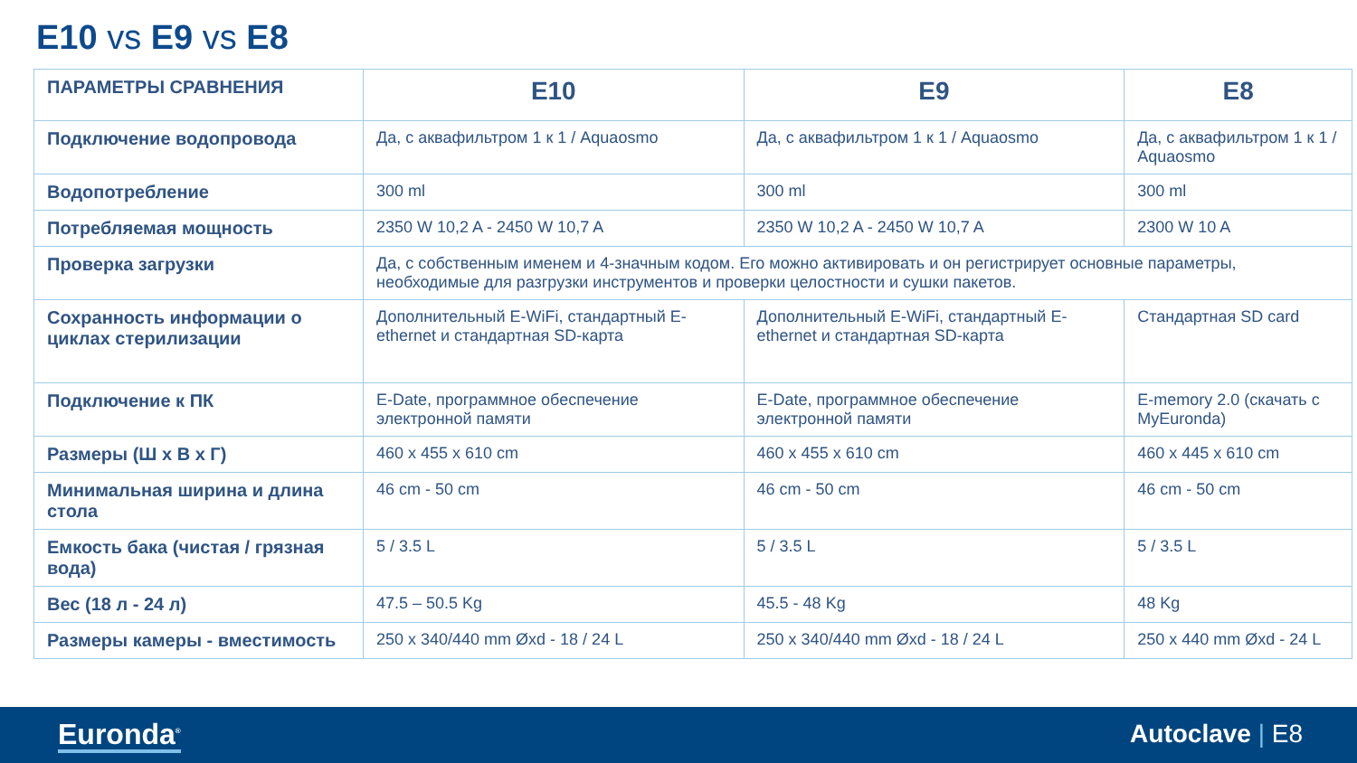E10 vs E9 vs E8
| ПАРАМЕТРЫ СРАВНЕНИЯ | E10 | E9 | E8 |
| --- | --- | --- | --- |
| Подключение водопровода | Да, с аквафильтром 1 к 1 / Aquaosmo | Да, с аквафильтром 1 к 1 / Aquaosmo | Да, с аквафильтром 1 к 1 / Aquaosmo |
| Водопотребление | 300 ml | 300 ml | 300 ml |
| Потребляемая мощность | 2350 W 10,2 A - 2450 W 10,7 A | 2350 W 10,2 A - 2450 W 10,7 A | 2300 W 10 A |
| Проверка загрузки | Да, с собственным именем и 4-значным кодом. Его можно активировать и он регистрирует основные параметры, необходимые для разгрузки инструментов и проверки целостности и сушки пакетов. | | |
| Сохранность информации о циклах стерилизации | Дополнительный E-WiFi, стандартный E-ethernet и стандартная SD-карта | Дополнительный E-WiFi, стандартный E-ethernet и стандартная SD-карта | Стандартная SD card |
| Подключение к ПК | E-Date, программное обеспечение электронной памяти | E-Date, программное обеспечение электронной памяти | E-memory 2.0 (скачать с MyEuronda) |
| Размеры (Ш x В x Г) | 460 x 455 x 610 cm | 460 x 455 x 610 cm | 460 x 445 x 610 cm |
| Минимальная ширина и длина стола | 46 cm - 50 cm | 46 cm - 50 cm | 46 cm - 50 cm |
| Емкость бака (чистая / грязная вода) | 5 / 3.5 L | 5 / 3.5 L | 5 / 3.5 L |
| Вес (18 л - 24 л) | 47.5 – 50.5 Kg | 45.5 - 48 Kg | 48 Kg |
| Размеры камеры - вместимость | 250 x 340/440 mm Øxd - 18 / 24 L | 250 x 340/440 mm Øxd - 18 / 24 L | 250 x 440 mm Øxd - 24 L |
Euronda<sup>®</sup> Autoclave | E8